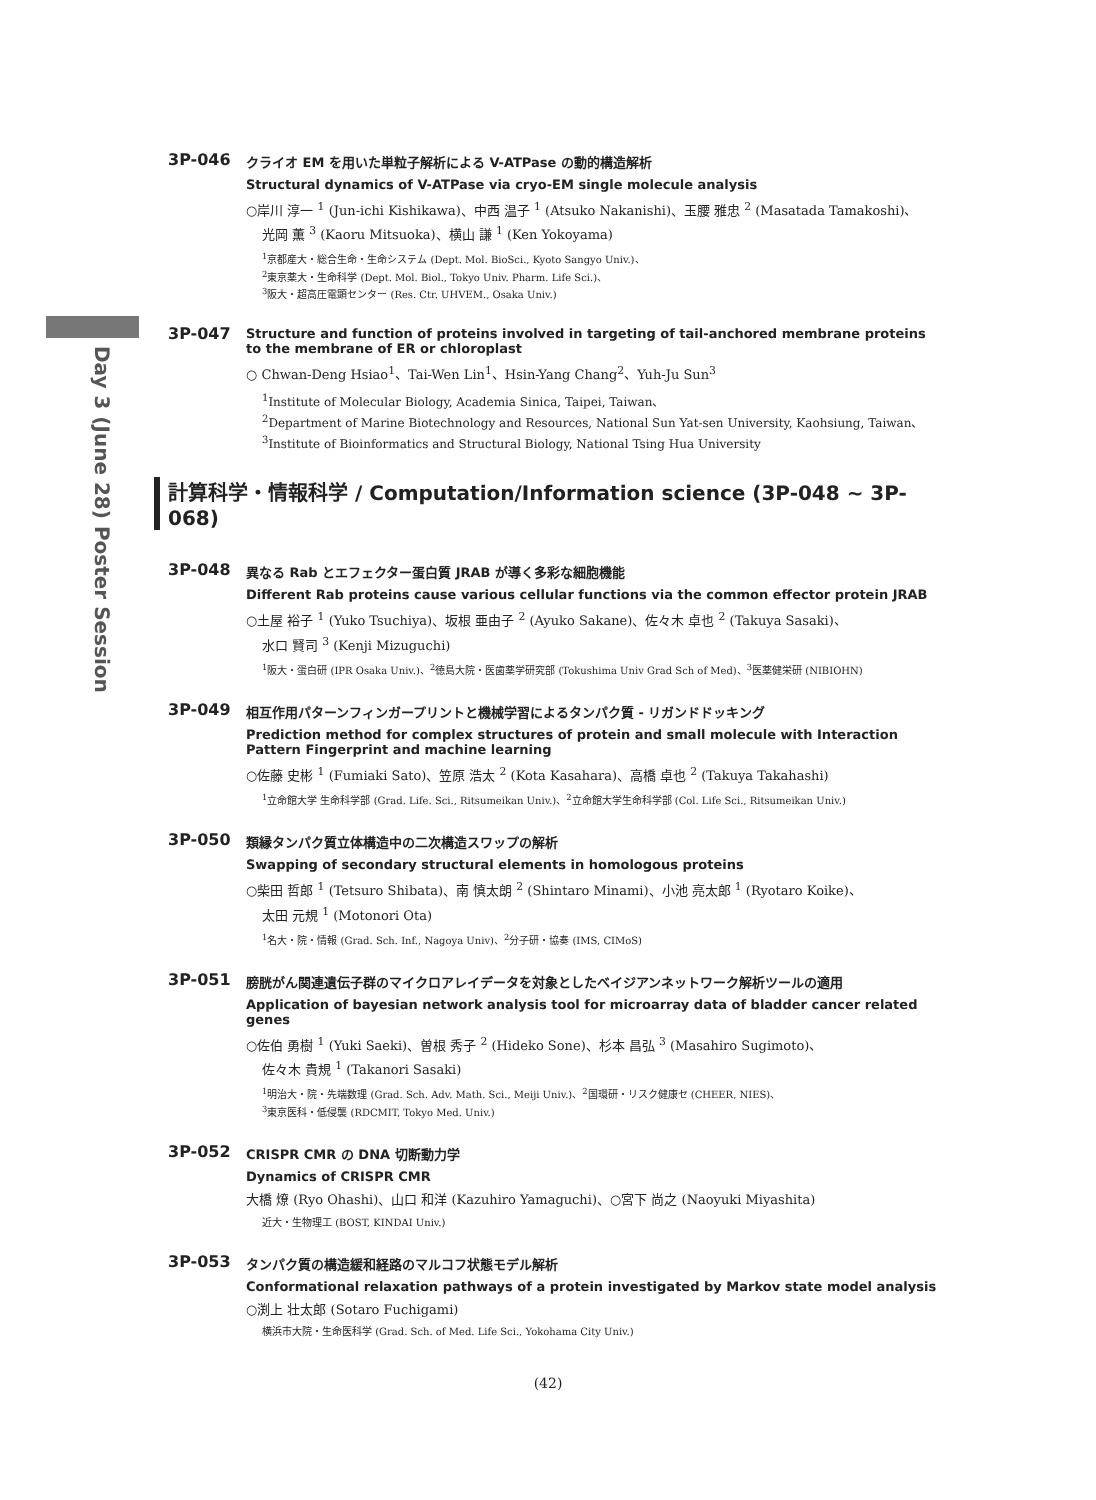Day 3 (June 28) Poster Session
3P-046
クライオ EM を用いた単粒子解析による V-ATPase の動的構造解析
Structural dynamics of V-ATPase via cryo-EM single molecule analysis
○岸川 淳一 <sup>1</sup> (Jun-ichi Kishikawa)、中西 温子 <sup>1</sup> (Atsuko Nakanishi)、玉腰 雅忠 <sup>2</sup> (Masatada Tamakoshi)、
光岡 薫 <sup>3</sup> (Kaoru Mitsuoka)、横山 謙 <sup>1</sup> (Ken Yokoyama)
<sup>1</sup> 京都産大・総合生命・生命システム (Dept. Mol. BioSci., Kyoto Sangyo Univ.)、
<sup>2</sup> 東京薬大・生命科学 (Dept. Mol. Biol., Tokyo Univ. Pharm. Life Sci.)、
<sup>3</sup> 阪大・超高圧電顕センター (Res. Ctr. UHVEM., Osaka Univ.)
3P-047
Structure and function of proteins involved in targeting of tail-anchored membrane proteins to the membrane of ER or chloroplast
○ Chwan-Deng Hsiao<sup>1</sup>、Tai-Wen Lin<sup>1</sup>、Hsin-Yang Chang<sup>2</sup>、Yuh-Ju Sun<sup>3</sup>
<sup>1</sup> Institute of Molecular Biology, Academia Sinica, Taipei, Taiwan、
<sup>2</sup> Department of Marine Biotechnology and Resources, National Sun Yat-sen University, Kaohsiung, Taiwan、
<sup>3</sup> Institute of Bioinformatics and Structural Biology, National Tsing Hua University
計算科学・情報科学 / Computation/Information science (3P-048 ~ 3P-068)
3P-048
異なる Rab とエフェクター蛋白質 JRAB が導く多彩な細胞機能
Different Rab proteins cause various cellular functions via the common effector protein JRAB
○土屋 裕子 <sup>1</sup> (Yuko Tsuchiya)、坂根 亜由子 <sup>2</sup> (Ayuko Sakane)、佐々木 卓也 <sup>2</sup> (Takuya Sasaki)、
水口 賢司 <sup>3</sup> (Kenji Mizuguchi)
<sup>1</sup> 阪大・蛋白研 (IPR Osaka Univ.)、<sup>2</sup>徳島大院・医歯薬学研究部 (Tokushima Univ Grad Sch of Med)、<sup>3</sup>医薬健栄研 (NIBIOHN)
3P-049
相互作用パターンフィンガープリントと機械学習によるタンパク質 - リガンドドッキング
Prediction method for complex structures of protein and small molecule with Interaction Pattern Fingerprint and machine learning
○佐藤 史彬 <sup>1</sup> (Fumiaki Sato)、笠原 浩太 <sup>2</sup> (Kota Kasahara)、高橋 卓也 <sup>2</sup> (Takuya Takahashi)
<sup>1</sup> 立命館大学 生命科学部 (Grad. Life. Sci., Ritsumeikan Univ.)、<sup>2</sup>立命館大学生命科学部 (Col. Life Sci., Ritsumeikan Univ.)
3P-050
類縁タンパク質立体構造中の二次構造スワップの解析
Swapping of secondary structural elements in homologous proteins
○柴田 哲郎 <sup>1</sup> (Tetsuro Shibata)、南 慎太朗 <sup>2</sup> (Shintaro Minami)、小池 亮太郎 <sup>1</sup> (Ryotaro Koike)、
太田 元規 <sup>1</sup> (Motonori Ota)
<sup>1</sup> 名大・院・情報 (Grad. Sch. Inf., Nagoya Univ)、<sup>2</sup>分子研・協奏 (IMS, CIMoS)
3P-051
膀胱がん関連遺伝子群のマイクロアレイデータを対象としたベイジアンネットワーク解析ツールの適用
Application of bayesian network analysis tool for microarray data of bladder cancer related genes
○佐伯 勇樹 <sup>1</sup> (Yuki Saeki)、曽根 秀子 <sup>2</sup> (Hideko Sone)、杉本 昌弘 <sup>3</sup> (Masahiro Sugimoto)、
佐々木 貴規 <sup>1</sup> (Takanori Sasaki)
<sup>1</sup> 明治大・院・先端数理 (Grad. Sch. Adv. Math. Sci., Meiji Univ.)、<sup>2</sup>国環研・リスク健康セ (CHEER, NIES)、
<sup>3</sup> 東京医科・低侵襲 (RDCMIT, Tokyo Med. Univ.)
3P-052
CRISPR CMR の DNA 切断動力学
Dynamics of CRISPR CMR
大橋 燎 (Ryo Ohashi)、山口 和洋 (Kazuhiro Yamaguchi)、○宮下 尚之 (Naoyuki Miyashita)
近大・生物理工 (BOST, KINDAI Univ.)
3P-053
タンパク質の構造緩和経路のマルコフ状態モデル解析
Conformational relaxation pathways of a protein investigated by Markov state model analysis
○渕上 壮太郎 (Sotaro Fuchigami)
横浜市大院・生命医科学 (Grad. Sch. of Med. Life Sci., Yokohama City Univ.)
(42)